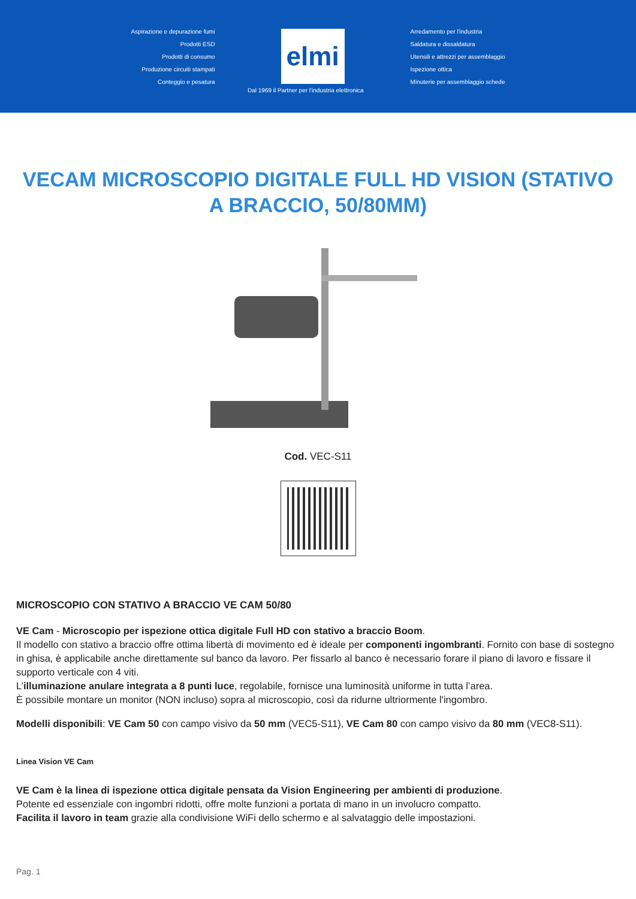Aspirazione e depurazione fumi
Prodotti ESD
Prodotti di consumo
Produzione circuiti stampati
Conteggio e pesatura
elmi
Arredamento per l'industria
Saldatura e dissaldatura
Utensili e attrezzi per assemblaggio
Ispezione ottica
Minuterie per assemblaggio schede
Dal 1969 il Partner per l'industria elettronica
VECAM MICROSCOPIO DIGITALE FULL HD VISION (STATIVO A BRACCIO, 50/80MM)
Cod. VEC-S11
MICROSCOPIO CON STATIVO A BRACCIO VE CAM 50/80
VE Cam - Microscopio per ispezione ottica digitale Full HD con stativo a braccio Boom.
Il modello con stativo a braccio offre ottima libertà di movimento ed è ideale per componenti ingombranti. Fornito con base di sostegno in ghisa, è applicabile anche direttamente sul banco da lavoro. Per fissarlo al banco è necessario forare il piano di lavoro e fissare il supporto verticale con 4 viti.
L’illuminazione anulare integrata a 8 punti luce, regolabile, fornisce una luminosità uniforme in tutta l’area.
È possibile montare un monitor (NON incluso) sopra al microscopio, così da ridurne ultriormente l'ingombro.
Modelli disponibili: VE Cam 50 con campo visivo da 50 mm (VEC5-S11), VE Cam 80 con campo visivo da 80 mm (VEC8-S11).
Linea Vision VE Cam
VE Cam è la linea di ispezione ottica digitale pensata da Vision Engineering per ambienti di produzione.
Potente ed essenziale con ingombri ridotti, offre molte funzioni a portata di mano in un involucro compatto.
Facilita il lavoro in team grazie alla condivisione WiFi dello schermo e al salvataggio delle impostazioni.
Pag. 1